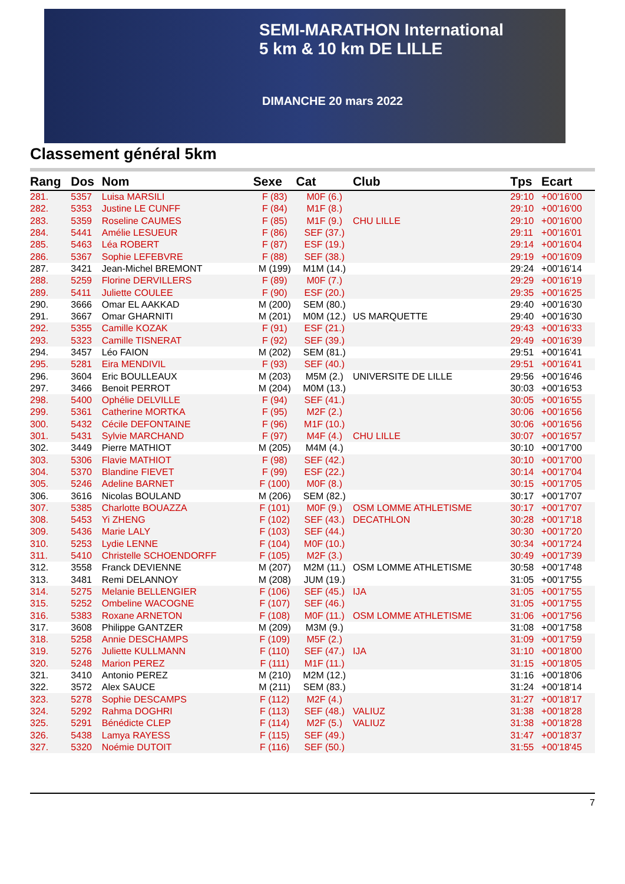SEMI-MARATHON International
5 km & 10 km DE LILLE
DIMANCHE 20 mars 2022
Classement général 5km
| Rang | Dos | Nom | Sexe | Cat | Club | Tps | Ecart |
| --- | --- | --- | --- | --- | --- | --- | --- |
| 281. | 5357 | Luisa MARSILI | F (83) | M0F (6.) | | 29:10 | +00'16'00 |
| 282. | 5353 | Justine LE CUNFF | F (84) | M1F (8.) | | 29:10 | +00'16'00 |
| 283. | 5359 | Roseline CAUMES | F (85) | M1F (9.) | CHU LILLE | 29:10 | +00'16'00 |
| 284. | 5441 | Amélie LESUEUR | F (86) | SEF (37.) | | 29:11 | +00'16'01 |
| 285. | 5463 | Léa ROBERT | F (87) | ESF (19.) | | 29:14 | +00'16'04 |
| 286. | 5367 | Sophie LEFEBVRE | F (88) | SEF (38.) | | 29:19 | +00'16'09 |
| 287. | 3421 | Jean-Michel BREMONT | M (199) | M1M (14.) | | 29:24 | +00'16'14 |
| 288. | 5259 | Florine DERVILLERS | F (89) | M0F (7.) | | 29:29 | +00'16'19 |
| 289. | 5411 | Juliette COULEE | F (90) | ESF (20.) | | 29:35 | +00'16'25 |
| 290. | 3666 | Omar EL AAKKAD | M (200) | SEM (80.) | | 29:40 | +00'16'30 |
| 291. | 3667 | Omar GHARNITI | M (201) | M0M (12.) | US MARQUETTE | 29:40 | +00'16'30 |
| 292. | 5355 | Camille KOZAK | F (91) | ESF (21.) | | 29:43 | +00'16'33 |
| 293. | 5323 | Camille TISNERAT | F (92) | SEF (39.) | | 29:49 | +00'16'39 |
| 294. | 3457 | Léo FAION | M (202) | SEM (81.) | | 29:51 | +00'16'41 |
| 295. | 5281 | Eira MENDIVIL | F (93) | SEF (40.) | | 29:51 | +00'16'41 |
| 296. | 3604 | Eric BOULLEAUX | M (203) | M5M (2.) | UNIVERSITE DE LILLE | 29:56 | +00'16'46 |
| 297. | 3466 | Benoit PERROT | M (204) | M0M (13.) | | 30:03 | +00'16'53 |
| 298. | 5400 | Ophélie DELVILLE | F (94) | SEF (41.) | | 30:05 | +00'16'55 |
| 299. | 5361 | Catherine MORTKA | F (95) | M2F (2.) | | 30:06 | +00'16'56 |
| 300. | 5432 | Cécile DEFONTAINE | F (96) | M1F (10.) | | 30:06 | +00'16'56 |
| 301. | 5431 | Sylvie MARCHAND | F (97) | M4F (4.) | CHU LILLE | 30:07 | +00'16'57 |
| 302. | 3449 | Pierre MATHIOT | M (205) | M4M (4.) | | 30:10 | +00'17'00 |
| 303. | 5306 | Flavie MATHIOT | F (98) | SEF (42.) | | 30:10 | +00'17'00 |
| 304. | 5370 | Blandine FIEVET | F (99) | ESF (22.) | | 30:14 | +00'17'04 |
| 305. | 5246 | Adeline BARNET | F (100) | M0F (8.) | | 30:15 | +00'17'05 |
| 306. | 3616 | Nicolas BOULAND | M (206) | SEM (82.) | | 30:17 | +00'17'07 |
| 307. | 5385 | Charlotte BOUAZZA | F (101) | M0F (9.) | OSM LOMME ATHLETISME | 30:17 | +00'17'07 |
| 308. | 5453 | Yi ZHENG | F (102) | SEF (43.) | DECATHLON | 30:28 | +00'17'18 |
| 309. | 5436 | Marie LALY | F (103) | SEF (44.) | | 30:30 | +00'17'20 |
| 310. | 5253 | Lydie LENNE | F (104) | M0F (10.) | | 30:34 | +00'17'24 |
| 311. | 5410 | Christelle SCHOENDORFF | F (105) | M2F (3.) | | 30:49 | +00'17'39 |
| 312. | 3558 | Franck DEVIENNE | M (207) | M2M (11.) | OSM LOMME ATHLETISME | 30:58 | +00'17'48 |
| 313. | 3481 | Remi DELANNOY | M (208) | JUM (19.) | | 31:05 | +00'17'55 |
| 314. | 5275 | Melanie BELLENGIER | F (106) | SEF (45.) | IJA | 31:05 | +00'17'55 |
| 315. | 5252 | Ombeline WACOGNE | F (107) | SEF (46.) | | 31:05 | +00'17'55 |
| 316. | 5383 | Roxane ARNETON | F (108) | M0F (11.) | OSM LOMME ATHLETISME | 31:06 | +00'17'56 |
| 317. | 3608 | Philippe GANTZER | M (209) | M3M (9.) | | 31:08 | +00'17'58 |
| 318. | 5258 | Annie DESCHAMPS | F (109) | M5F (2.) | | 31:09 | +00'17'59 |
| 319. | 5276 | Juliette KULLMANN | F (110) | SEF (47.) | IJA | 31:10 | +00'18'00 |
| 320. | 5248 | Marion PEREZ | F (111) | M1F (11.) | | 31:15 | +00'18'05 |
| 321. | 3410 | Antonio PEREZ | M (210) | M2M (12.) | | 31:16 | +00'18'06 |
| 322. | 3572 | Alex SAUCE | M (211) | SEM (83.) | | 31:24 | +00'18'14 |
| 323. | 5278 | Sophie DESCAMPS | F (112) | M2F (4.) | | 31:27 | +00'18'17 |
| 324. | 5292 | Rahma DOGHRI | F (113) | SEF (48.) | VALIUZ | 31:38 | +00'18'28 |
| 325. | 5291 | Bénédicte CLEP | F (114) | M2F (5.) | VALIUZ | 31:38 | +00'18'28 |
| 326. | 5438 | Lamya RAYESS | F (115) | SEF (49.) | | 31:47 | +00'18'37 |
| 327. | 5320 | Noémie DUTOIT | F (116) | SEF (50.) | | 31:55 | +00'18'45 |
7